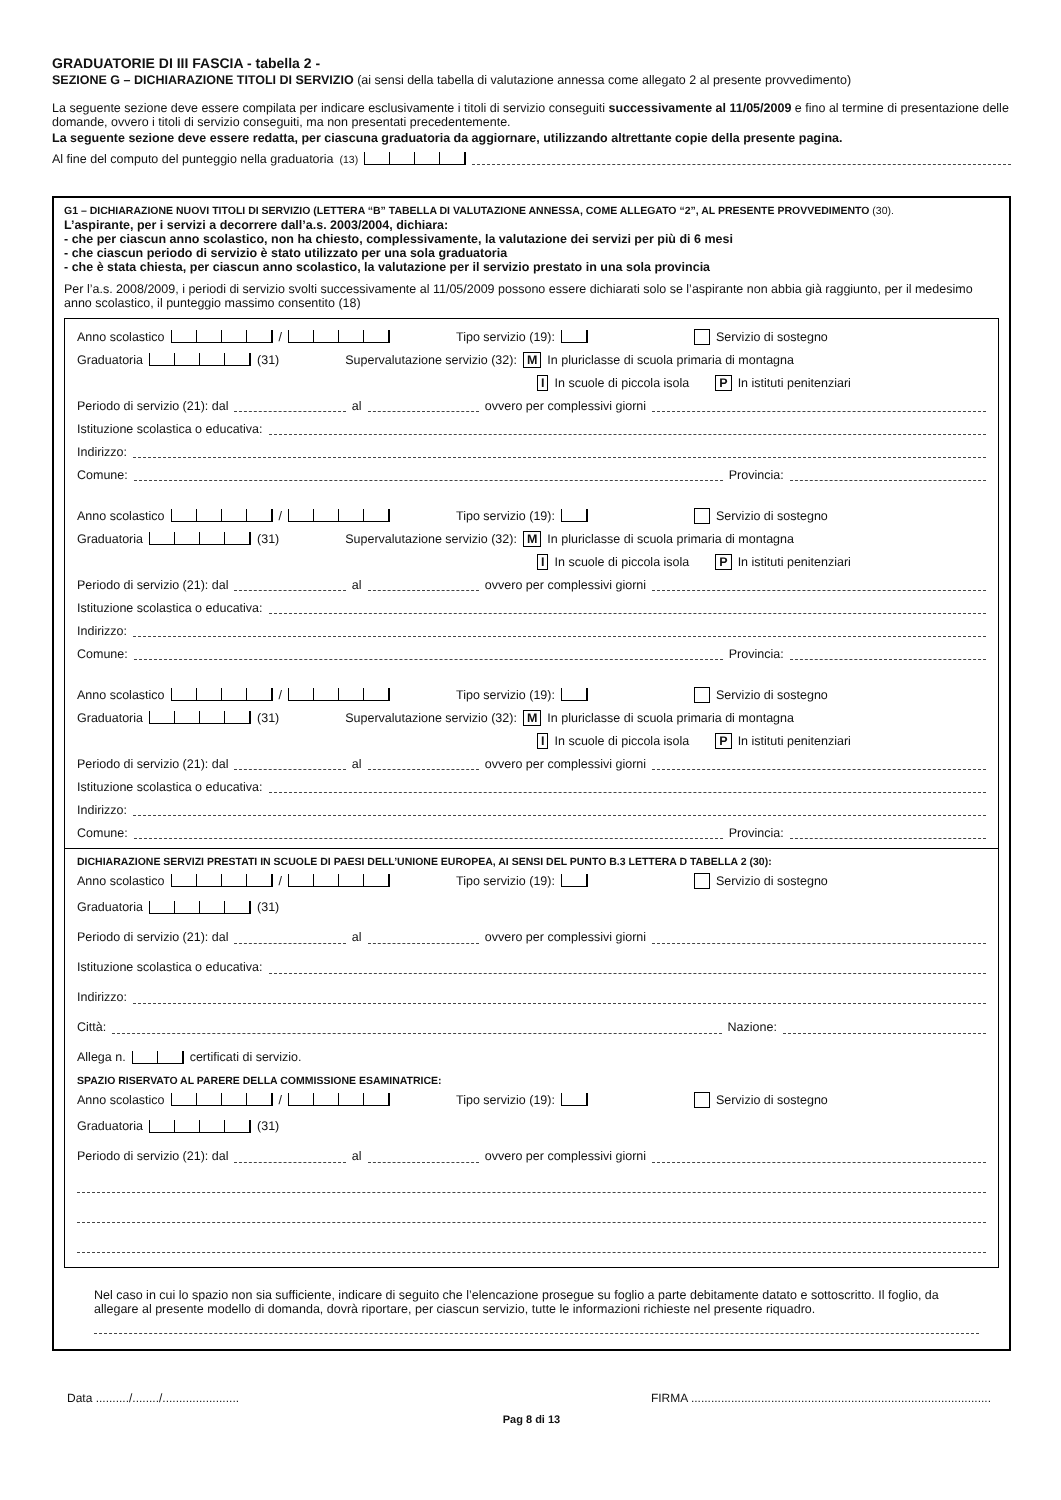GRADUATORIE DI III FASCIA - tabella 2 -
SEZIONE G – DICHIARAZIONE TITOLI DI SERVIZIO (ai sensi della tabella di valutazione annessa come allegato 2 al presente provvedimento)
La seguente sezione deve essere compilata per indicare esclusivamente i titoli di servizio conseguiti successivamente al 11/05/2009 e fino al termine di presentazione delle domande, ovvero i titoli di servizio conseguiti, ma non presentati precedentemente.
La seguente sezione deve essere redatta, per ciascuna graduatoria da aggiornare, utilizzando altrettante copie della presente pagina.
Al fine del computo del punteggio nella graduatoria (13)
G1 – DICHIARAZIONE NUOVI TITOLI DI SERVIZIO (LETTERA “B” TABELLA DI VALUTAZIONE ANNESSA, COME ALLEGATO “2”, AL PRESENTE PROVVEDIMENTO (30).
L’aspirante, per i servizi a decorrere dall’a.s. 2003/2004, dichiara:
- che per ciascun anno scolastico, non ha chiesto, complessivamente, la valutazione dei servizi per più di 6 mesi
- che ciascun periodo di servizio è stato utilizzato per una sola graduatoria
- che è stata chiesta, per ciascun anno scolastico, la valutazione per il servizio prestato in una sola provincia
Per l’a.s. 2008/2009, i periodi di servizio svolti successivamente al 11/05/2009 possono essere dichiarati solo se l’aspirante non abbia già raggiunto, per il medesimo anno scolastico, il punteggio massimo consentito (18)
Anno scolastico / Tipo servizio (19): Servizio di sostegno
Graduatoria (31) Supervalutazione servizio (32): M In pluriclasse di scuola primaria di montagna
I In scuole di piccola isola P In istituti penitenziari
Periodo di servizio (21): dal al ovvero per complessivi giorni
Istituzione scolastica o educativa:
Indirizzo:
Comune: Provincia:
Anno scolastico / Tipo servizio (19): Servizio di sostegno
Graduatoria (31) Supervalutazione servizio (32): M In pluriclasse di scuola primaria di montagna
I In scuole di piccola isola P In istituti penitenziari
Periodo di servizio (21): dal al ovvero per complessivi giorni
Istituzione scolastica o educativa:
Indirizzo:
Comune: Provincia:
Anno scolastico / Tipo servizio (19): Servizio di sostegno
Graduatoria (31) Supervalutazione servizio (32): M In pluriclasse di scuola primaria di montagna
I In scuole di piccola isola P In istituti penitenziari
Periodo di servizio (21): dal al ovvero per complessivi giorni
Istituzione scolastica o educativa:
Indirizzo:
Comune: Provincia:
DICHIARAZIONE SERVIZI PRESTATI IN SCUOLE DI PAESI DELL’UNIONE EUROPEA, AI SENSI DEL PUNTO B.3 LETTERA D TABELLA 2 (30):
Anno scolastico / Tipo servizio (19): Servizio di sostegno
Graduatoria (31)
Periodo di servizio (21): dal al ovvero per complessivi giorni
Istituzione scolastica o educativa:
Indirizzo:
Città: Nazione:
Allega n. certificati di servizio.
SPAZIO RISERVATO AL PARERE DELLA COMMISSIONE ESAMINATRICE:
Anno scolastico / Tipo servizio (19): Servizio di sostegno
Graduatoria (31)
Periodo di servizio (21): dal al ovvero per complessivi giorni
Nel caso in cui lo spazio non sia sufficiente, indicare di seguito che l’elencazione prosegue su foglio a parte debitamente datato e sottoscritto. Il foglio, da allegare al presente modello di domanda, dovrà riportare, per ciascun servizio, tutte le informazioni richieste nel presente riquadro.
Data ........../......../....................... FIRMA ..........................................................................................
Pag 8 di 13